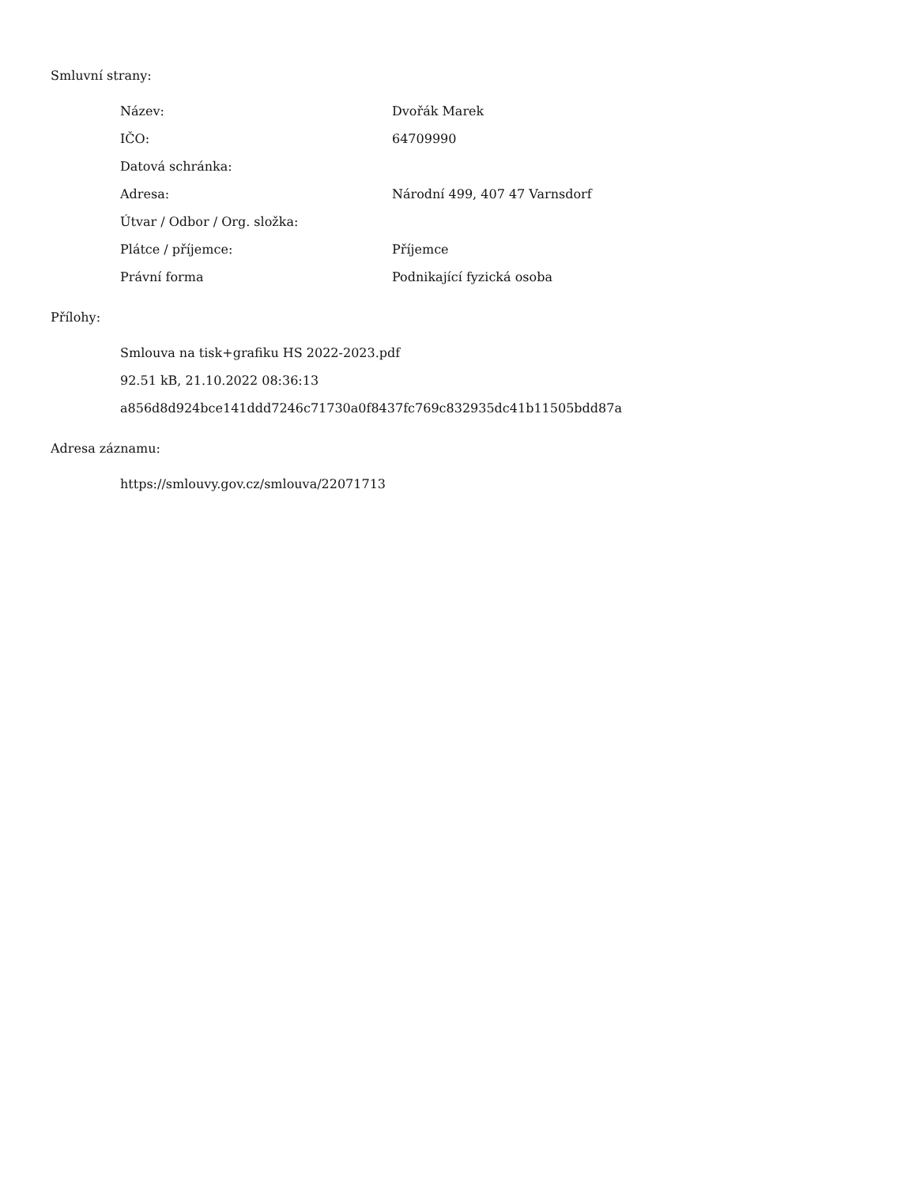Smluvní strany:
| Název: | Dvořák Marek |
| IČO: | 64709990 |
| Datová schránka: | |
| Adresa: | Národní 499, 407 47 Varnsdorf |
| Útvar / Odbor / Org. složka: | |
| Plátce / příjemce: | Příjemce |
| Právní forma | Podnikající fyzická osoba |
Přílohy:
Smlouva na tisk+grafiku HS 2022-2023.pdf
92.51 kB, 21.10.2022 08:36:13
a856d8d924bce141ddd7246c71730a0f8437fc769c832935dc41b11505bdd87a
Adresa záznamu:
https://smlouvy.gov.cz/smlouva/22071713